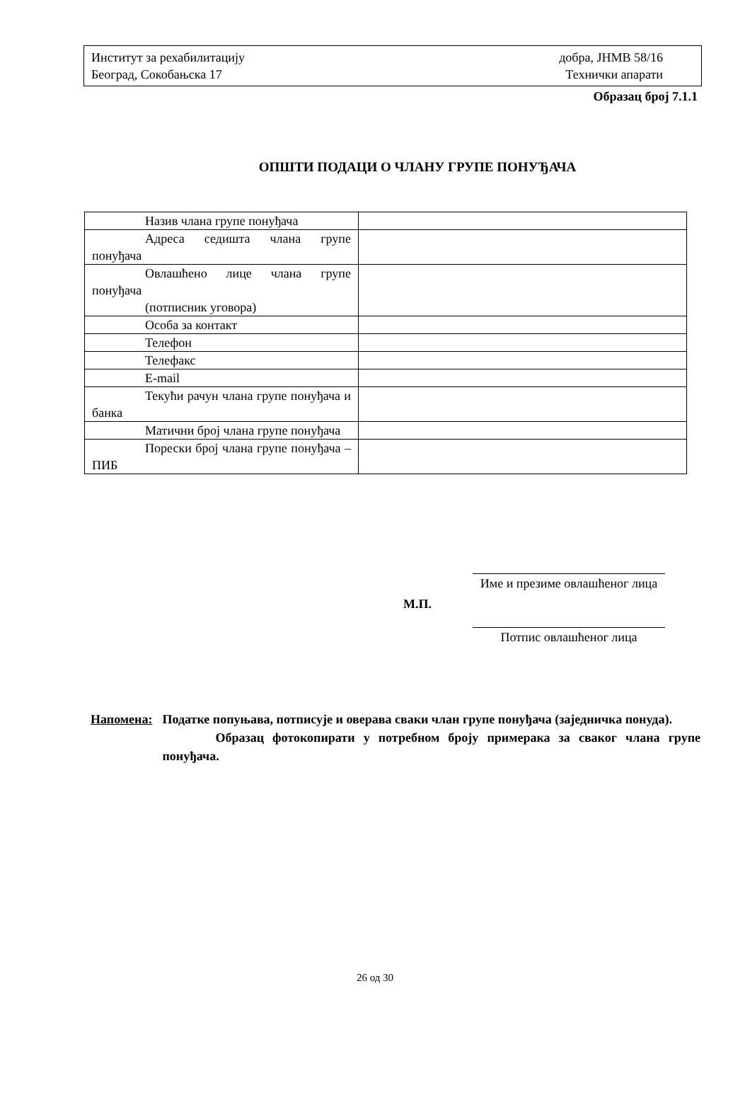Институт за рехабилитацију
Београд, Сокобањска 17
добра, ЈНМВ 58/16
Технички апарати
Образац број 7.1.1
ОПШТИ ПОДАЦИ О ЧЛАНУ ГРУПЕ ПОНУЂАЧА
| Назив члана групе понуђача | |
| Адреса седишта члана групе понуђача | |
| Овлашћено лице члана групе понуђача (потписник уговора) | |
| Особа за контакт | |
| Телефон | |
| Телефакс | |
| E-mail | |
| Текући рачун члана групе понуђача и банка | |
| Матични број члана групе понуђача | |
| Порески број члана групе понуђача – ПИБ | |
Име и презиме овлашћеног лица
М.П.
Потпис овлашћеног лица
Напомена: Податке попуњава, потписује и оверава сваки члан групе понуђача (заједничка понуда).
Образац фотокопирати у потребном броју примерака за сваког члана групе понуђача.
26 од 30